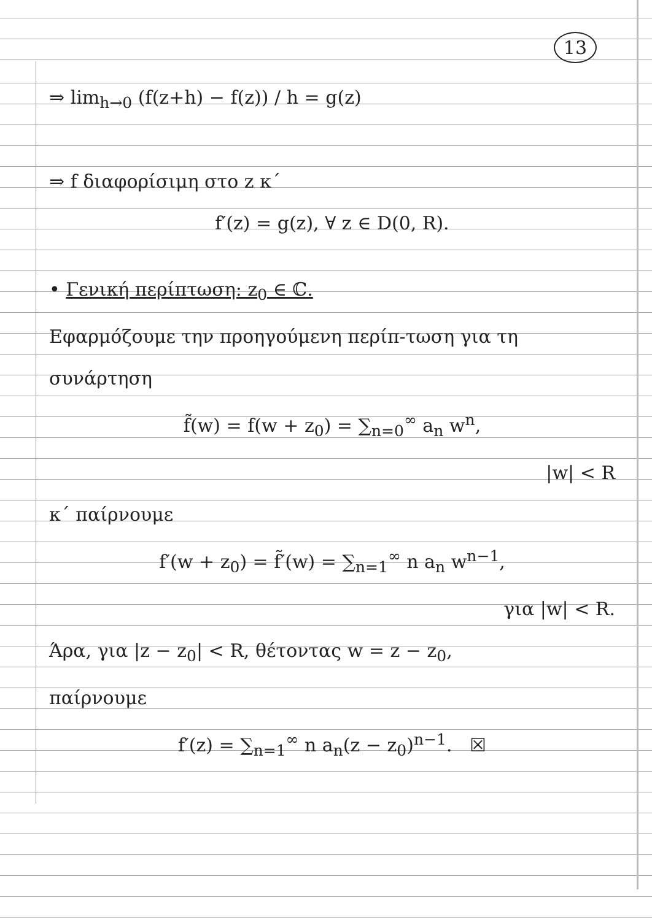13
⇒ lim<sub>h→0</sub> (f(z+h) − f(z)) / h = g(z)
⇒ f διαφορίσιμη στο z κ΄
f′(z) = g(z), ∀ z ∈ D(0, R).
• Γενική περίπτωση: z<sub>0</sub> ∈ ℂ.
Εφαρμόζουμε την προηγούμενη περίπ-τωση για τη συνάρτηση
f̃(w) = f(w + z<sub>0</sub>) = ∑<sub>n=0</sub><sup>∞</sup> a<sub>n</sub> w<sup>n</sup>,
|w| < R
κ΄ παίρνουμε
f′(w + z<sub>0</sub>) = f̃′(w) = ∑<sub>n=1</sub><sup>∞</sup> n a<sub>n</sub> w<sup>n−1</sup>,
για |w| < R.
Άρα, για |z − z<sub>0</sub>| < R, θέτοντας w = z − z<sub>0</sub>,
παίρνουμε
f′(z) = ∑<sub>n=1</sub><sup>∞</sup> n a<sub>n</sub>(z − z<sub>0</sub>)<sup>n−1</sup>. ☒